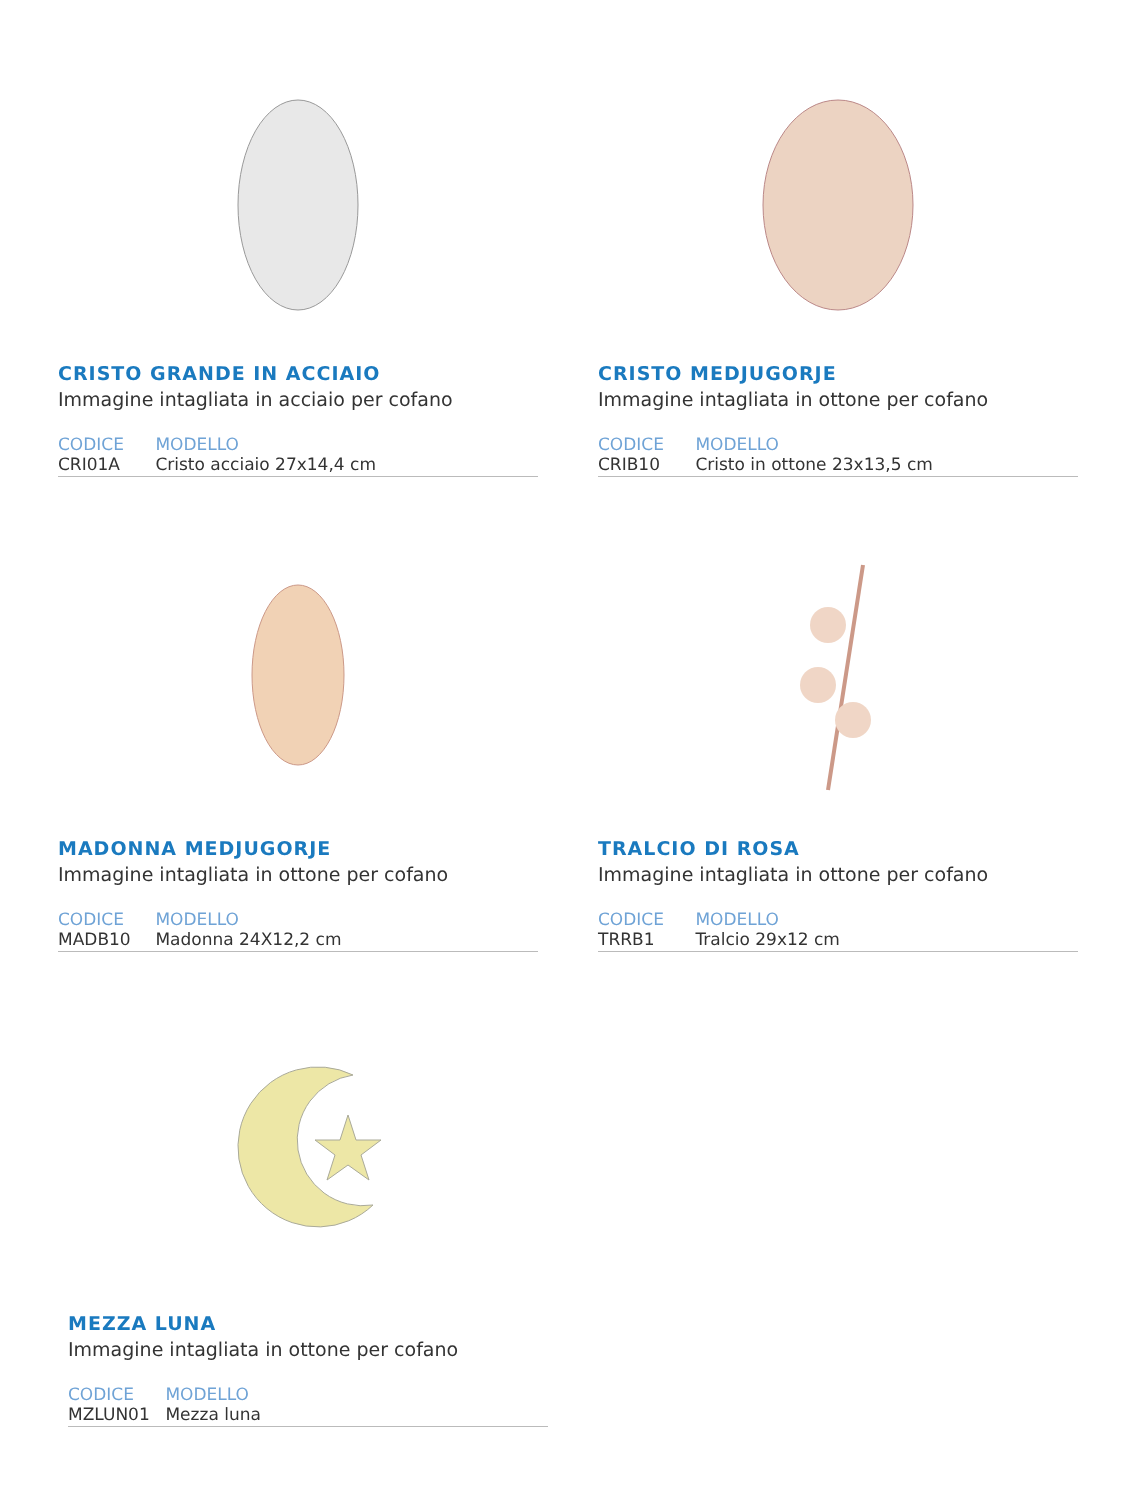CRISTO GRANDE IN ACCIAIO
Immagine intagliata in acciaio per cofano
CODICE MODELLO
CRI01A Cristo acciaio 27x14,4 cm
CRISTO MEDJUGORJE
Immagine intagliata in ottone per cofano
CODICE MODELLO
CRIB10 Cristo in ottone 23x13,5 cm
MADONNA MEDJUGORJE
Immagine intagliata in ottone per cofano
CODICE MODELLO
MADB10 Madonna 24X12,2 cm
TRALCIO DI ROSA
Immagine intagliata in ottone per cofano
CODICE MODELLO
TRRB1 Tralcio 29x12 cm
MEZZA LUNA
Immagine intagliata in ottone per cofano
CODICE MODELLO
MZLUN01 Mezza luna